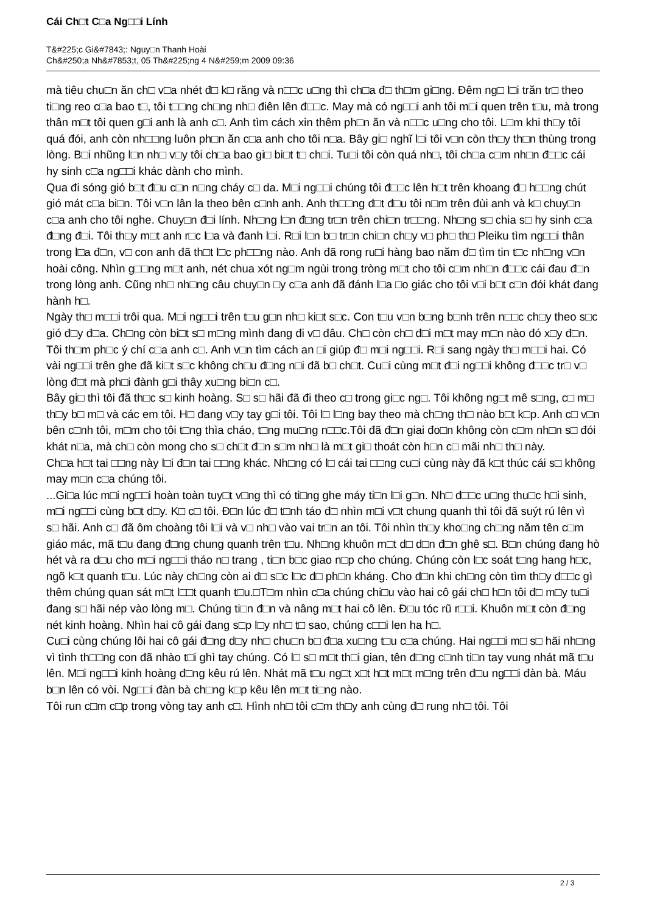Cái Ch□t C□a Ng□□i Lính
T&#225;c Gi&#7843;: Nguy□n Thanh Hoài
Ch&#250;a Nh&#7853;t, 05 Th&#225;ng 4 N&#259;m 2009 09:36
mà tiêu chu□n ăn ch□ v□a nhét đ□ k□ răng và n□□c u□ng thì ch□a đ□ th□m gi□ng. Đêm ng□ l□i trăn tr□ theo ti□ng reo c□a bao t□, tôi t□□ng ch□ng nh□ điên lên đ□□c. May mà có ng□□i anh tôi m□i quen trên t□u, mà trong thân m□t tôi quen g□i anh là anh c□. Anh tìm cách xin thêm ph□n ăn và n□□c u□ng cho tôi. L□m khi th□y tôi quá đói, anh còn nh□□ng luôn ph□n ăn c□a anh cho tôi n□a. Bây gi□ nghĩ l□i tôi v□n còn th□y th□n thùng trong lòng. B□i nhũng l□n nh□ v□y tôi ch□a bao gi□ bi□t t□ ch□i. Tu□i tôi còn quá nh□, tôi ch□a c□m nh□n đ□□c cái hy sinh c□a ng□□i khác dành cho mình.
Qua đi sóng gió b□t đ□u c□n n□ng cháy c□ da. M□i ng□□i chúng tôi đ□□c lên h□t trên khoang đ□ h□□ng chút gió mát c□a bi□n. Tôi v□n lân la theo bên c□nh anh. Anh th□□ng đ□t đ□u tôi n□m trên đùi anh và k□ chuy□n c□a anh cho tôi nghe. Chuy□n đ□i lính. Nh□ng l□n đ□ng tr□n trên chi□n tr□□ng. Nh□ng s□ chia s□ hy sinh c□a đ□ng đ□i. Tôi th□y m□t anh r□c l□a và đanh l□i. R□i l□n b□ tr□n chi□n ch□y v□ ph□ th□ Pleiku tìm ng□□i thân trong l□a đ□n, v□ con anh đã th□t l□c ph□□ng nào. Anh đã rong ru□i hàng bao năm đ□ tìm tin t□c nh□ng v□n hoài công. Nhìn g□□ng m□t anh, nét chua xót ng□m ngùi trong tròng m□t cho tôi c□m nh□n đ□□c cái đau đ□n trong lòng anh. Cũng nh□ nh□ng câu chuy□n □y c□a anh đã đánh l□a □o giác cho tôi v□i b□t c□n đói khát đang hành h□.
Ngày th□ m□□i trôi qua. M□i ng□□i trên t□u g□n nh□ ki□t s□c. Con t□u v□n b□ng b□nh trên n□□c ch□y theo s□c gió đ□y đ□a. Ch□ng còn bi□t s□ m□ng mình đang đi v□ đâu. Ch□ còn ch□ đ□i m□t may m□n nào đó x□y đ□n. Tôi th□m ph□c ý chí c□a anh c□. Anh v□n tìm cách an □i giúp đ□ m□i ng□□i. R□i sang ngày th□ m□□i hai. Có vài ng□□i trên ghe đã ki□t s□c không ch□u đ□ng n□i đã b□ ch□t. Cu□i cùng m□t đ□i ng□□i không đ□□c tr□ v□ lòng đ□t mà ph□i đành g□i thây xu□ng bi□n c□.
Bây gi□ thì tôi đã th□c s□ kinh hoàng. S□ s□ hãi đã đi theo c□ trong gi□c ng□. Tôi không ng□t mê s□ng, c□ m□ th□y b□ m□ và các em tôi. H□ đang v□y tay g□i tôi. Tôi l□ l□ng bay theo mà ch□ng th□ nào b□t k□p. Anh c□ v□n bên c□nh tôi, m□m cho tôi t□ng thìa cháo, t□ng mu□ng n□□c.Tôi đã đ□n giai đo□n không còn c□m nh□n s□ đói khát n□a, mà ch□ còn mong cho s□ ch□t đ□n s□m nh□ là m□t gi□ thoát còn h□n c□ mãi nh□ th□ này.
Ch□a h□t tai □□ng này l□i đ□n tai □□ng khác. Nh□ng có l□ cái tai □□ng cu□i cùng này đã k□t thúc cái s□ không may m□n c□a chúng tôi.
...Gi□a lúc m□i ng□□i hoàn toàn tuy□t v□ng thì có ti□ng ghe máy ti□n l□i g□n. Nh□ đ□□c u□ng thu□c h□i sinh, m□i ng□□i cùng b□t d□y. K□ c□ tôi. Đ□n lúc đ□ t□nh táo đ□ nhìn m□i v□t chung quanh thì tôi đã suýt rú lên vì s□ hãi. Anh c□ đã ôm choàng tôi l□i và v□ nh□ vào vai tr□n an tôi. Tôi nhìn th□y kho□ng ch□ng năm tên c□m giáo mác, mã t□u đang đ□ng chung quanh trên t□u. Nh□ng khuôn m□t d□ d□n đ□n ghê s□. B□n chúng đang hò hét và ra d□u cho m□i ng□□i tháo n□ trang , ti□n b□c giao n□p cho chúng. Chúng còn l□c soát t□ng hang h□c, ngõ k□t quanh t□u. Lúc này ch□ng còn ai đ□ s□c l□c đ□ ph□n kháng. Cho đ□n khi ch□ng còn tìm th□y đ□□c gì thêm chúng quan sát m□t l□□t quanh t□u.□T□m nhìn c□a chúng chi□u vào hai cô gái ch□ h□n tôi đ□ m□y tu□i đang s□ hãi nép vào lòng m□. Chúng ti□n đ□n và nâng m□t hai cô lên. Đ□u tóc rũ r□□i. Khuôn m□t còn đ□ng nét kinh hoàng. Nhìn hai cô gái đang s□p l□y nh□ t□ sao, chúng c□□i len ha h□.
Cu□i cùng chúng lôi hai cô gái đ□ng d□y nh□ chu□n b□ đ□a xu□ng t□u c□a chúng. Hai ng□□i m□ s□ hãi nh□ng vì tình th□□ng con đã nhào t□i ghì tay chúng. Có l□ s□ m□t th□i gian, tên đ□ng c□nh ti□n tay vung nhát mã t□u lên. M□i ng□□i kinh hoàng đ□ng kêu rú lên. Nhát mã t□u ng□t x□t h□t m□t m□ng trên đ□u ng□□i đàn bà. Máu b□n lên có vòi. Ng□□i đàn bà ch□ng k□p kêu lên m□t ti□ng nào.
Tôi run c□m c□p trong vòng tay anh c□. Hình nh□ tôi c□m th□y anh cùng đ□ rung nh□ tôi. Tôi
2 / 3